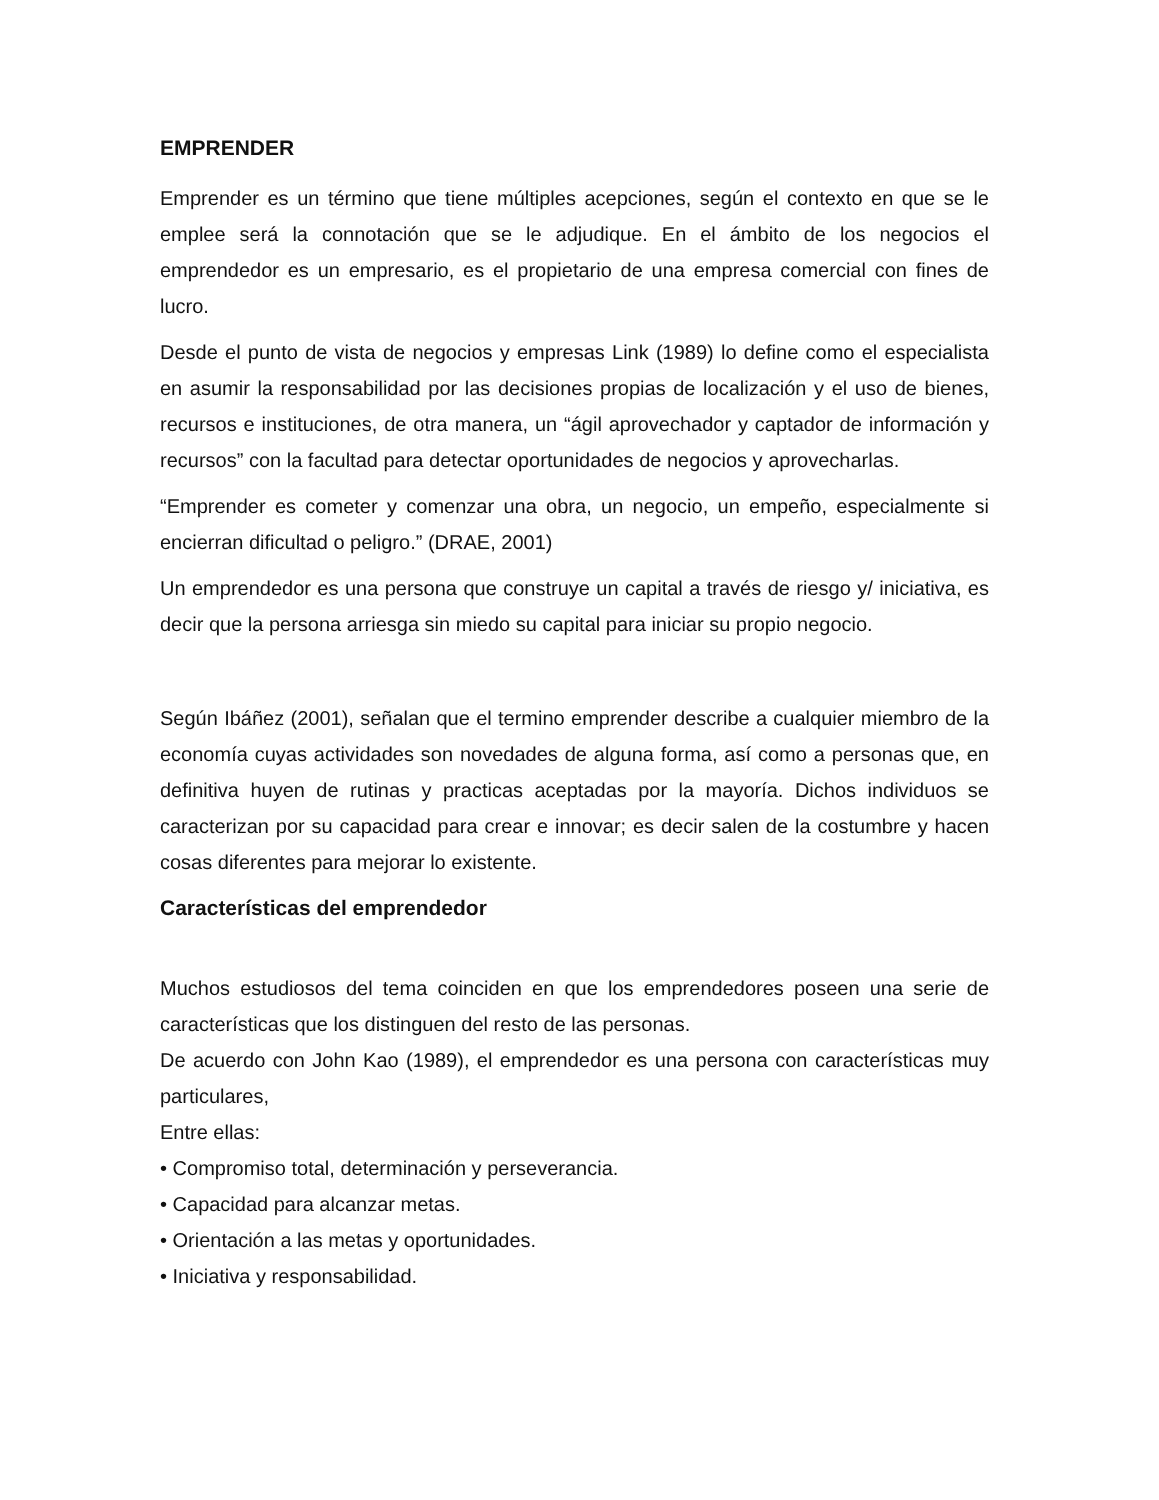EMPRENDER
Emprender es un término que tiene múltiples acepciones, según el contexto en que se le emplee será la connotación que se le adjudique. En el ámbito de los negocios el emprendedor es un empresario, es el propietario de una empresa comercial con fines de lucro.
Desde el punto de vista de negocios y empresas Link (1989) lo define como el especialista en asumir la responsabilidad por las decisiones propias de localización y el uso de bienes, recursos e instituciones, de otra manera, un “ágil aprovechador y captador de información y recursos” con la facultad para detectar oportunidades de negocios y aprovecharlas.
“Emprender es cometer y comenzar una obra, un negocio, un empeño, especialmente si encierran dificultad o peligro.” (DRAE, 2001)
Un emprendedor es una persona que construye un capital a través de riesgo y/ iniciativa, es decir que la persona arriesga sin miedo su capital para iniciar su propio negocio.
Según Ibáñez (2001), señalan que el termino emprender describe a cualquier miembro de la economía cuyas actividades son novedades de alguna forma, así como a personas que, en definitiva huyen de rutinas y practicas aceptadas por la mayoría. Dichos individuos se caracterizan por su capacidad para crear e innovar; es decir salen de la costumbre y hacen cosas diferentes para mejorar lo existente.
Características del emprendedor
Muchos estudiosos del tema coinciden en que los emprendedores poseen una serie de características que los distinguen del resto de las personas.
De acuerdo con John Kao (1989), el emprendedor es una persona con características muy particulares,
Entre ellas:
• Compromiso total, determinación y perseverancia.
• Capacidad para alcanzar metas.
• Orientación a las metas y oportunidades.
• Iniciativa y responsabilidad.